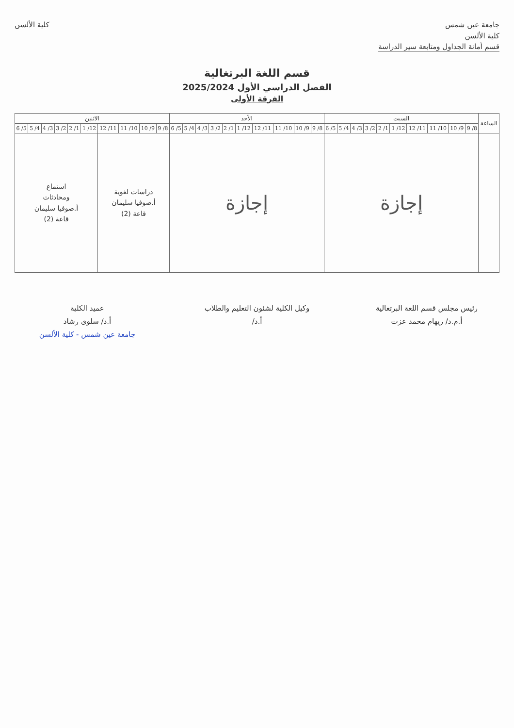جامعة عين شمس
كلية الألسن
قسم أمانة الجداول ومتابعة سير الدراسة
كلية الألسن
قسم اللغة البرتغالية
الفصل الدراسي الأول 2025/2024
الفرقة الأولى
| الساعة | السبت | | | | | | | | | | الأحد | | | | | | | | | | الاثنين | | | | | | | | | |
| --- | --- | --- | --- | --- | --- | --- | --- | --- | --- | --- | --- | --- | --- | --- | --- | --- | --- | --- | --- | --- | --- | --- | --- | --- | --- | --- | --- | --- | --- | --- |
| | 8/ 9 | 9/ 10 | 10/ 11 | 11/ 12 | 12/ 1 | 1/ 2 | 2/ 3 | 3/ 4 | 4/ 5 | 5/ 6 | 8/ 9 | 9/ 10 | 10/ 11 | 11/ 12 | 12/ 1 | 1/ 2 | 2/ 3 | 3/ 4 | 4/ 5 | 5/ 6 | 8/ 9 | 9/ 10 | 10/ 11 | 11/ 12 | 12/ 1 | 1/ 2 | 2/ 3 | 3/ 4 | 4/ 5 | 5/ 6 |
| | إجازة | | | | | | | | | | إجازة | | | | | | | | | | دراسات لغوية أ.صوفيا سليمان قاعة (2) | | | | استماع ومحادثات أ.صوفيا سليمان قاعة (2) | | | | | |
رئيس مجلس قسم اللغة البرتغالية
أ.م.د/ ريهام محمد عزت
وكيل الكلية لشئون التعليم والطلاب
أ.د/
عميد الكلية
أ.د/ سلوى رشاد
جامعة عين شمس - كلية الألسن